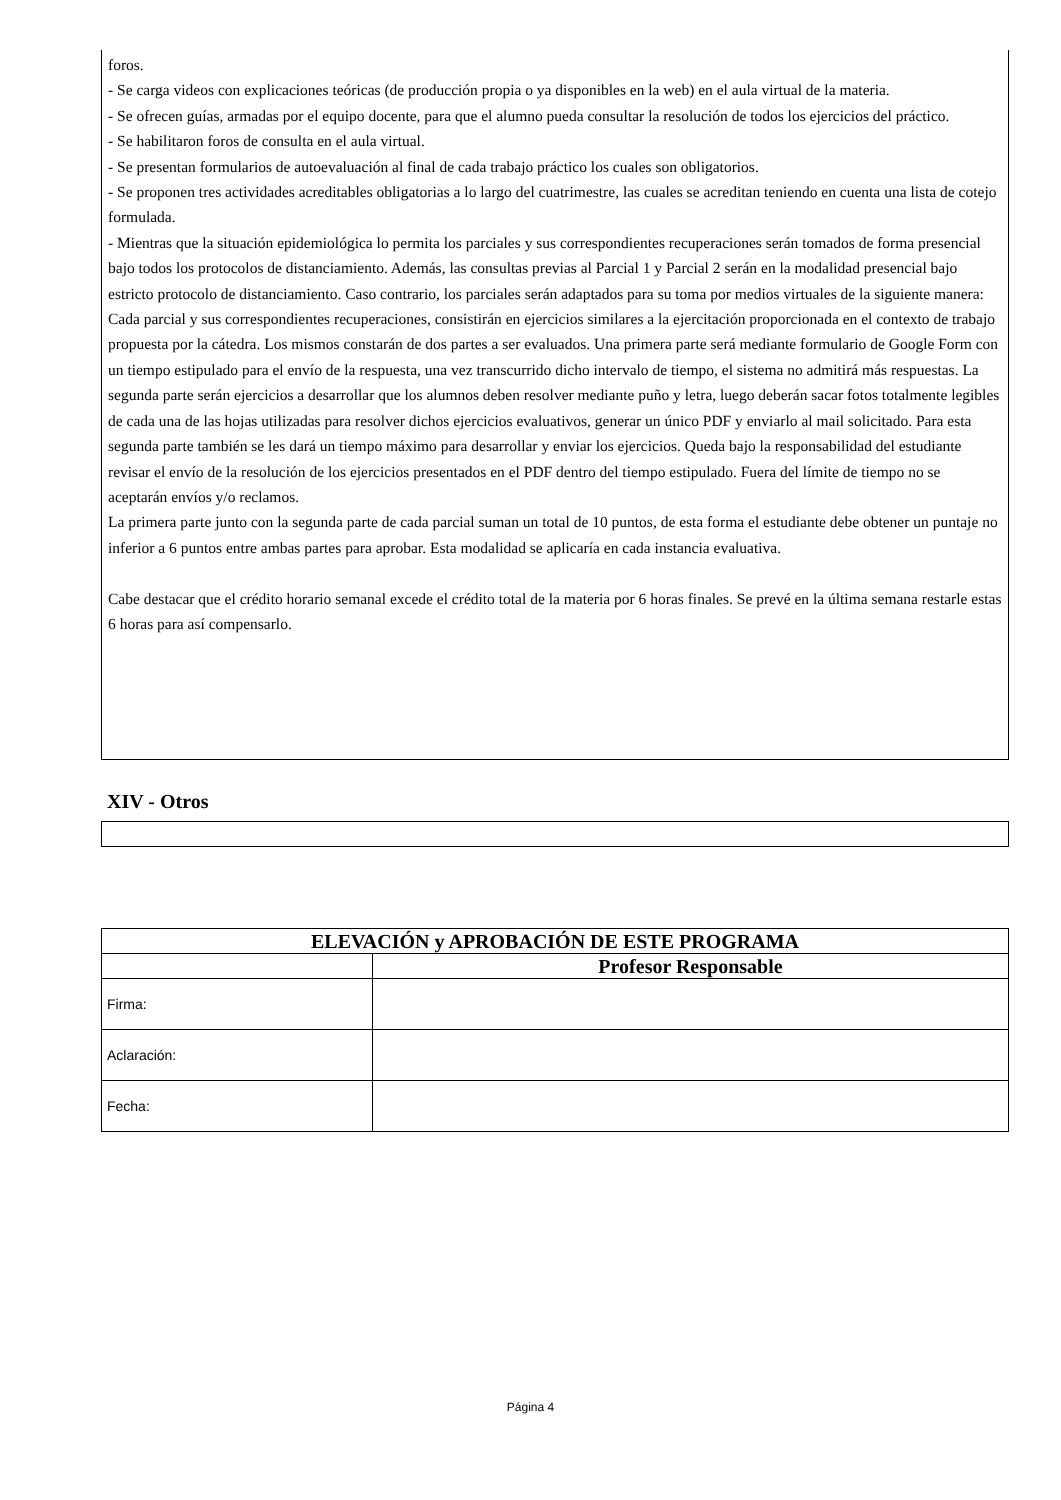foros.
- Se carga videos con explicaciones teóricas (de producción propia o ya disponibles en la web) en el aula virtual de la materia.
- Se ofrecen guías, armadas por el equipo docente, para que el alumno pueda consultar la resolución de todos los ejercicios del práctico.
- Se habilitaron foros de consulta en el aula virtual.
- Se presentan formularios de autoevaluación al final de cada trabajo práctico los cuales son obligatorios.
- Se proponen tres actividades acreditables obligatorias a lo largo del cuatrimestre, las cuales se acreditan teniendo en cuenta una lista de cotejo formulada.
- Mientras que la situación epidemiológica lo permita los parciales y sus correspondientes recuperaciones serán tomados de forma presencial bajo todos los protocolos de distanciamiento. Además, las consultas previas al Parcial 1 y Parcial 2 serán en la modalidad presencial bajo estricto protocolo de distanciamiento. Caso contrario, los parciales serán adaptados para su toma por medios virtuales de la siguiente manera:
Cada parcial y sus correspondientes recuperaciones, consistirán en ejercicios similares a la ejercitación proporcionada en el contexto de trabajo propuesta por la cátedra. Los mismos constarán de dos partes a ser evaluados. Una primera parte será mediante formulario de Google Form con un tiempo estipulado para el envío de la respuesta, una vez transcurrido dicho intervalo de tiempo, el sistema no admitirá más respuestas. La segunda parte serán ejercicios a desarrollar que los alumnos deben resolver mediante puño y letra, luego deberán sacar fotos totalmente legibles de cada una de las hojas utilizadas para resolver dichos ejercicios evaluativos, generar un único PDF y enviarlo al mail solicitado. Para esta segunda parte también se les dará un tiempo máximo para desarrollar y enviar los ejercicios. Queda bajo la responsabilidad del estudiante revisar el envío de la resolución de los ejercicios presentados en el PDF dentro del tiempo estipulado. Fuera del límite de tiempo no se aceptarán envíos y/o reclamos.
La primera parte junto con la segunda parte de cada parcial suman un total de 10 puntos, de esta forma el estudiante debe obtener un puntaje no inferior a 6 puntos entre ambas partes para aprobar. Esta modalidad se aplicaría en cada instancia evaluativa.
Cabe destacar que el crédito horario semanal excede el crédito total de la materia por 6 horas finales. Se prevé en la última semana restarle estas 6 horas para así compensarlo.
XIV - Otros
| ELEVACIÓN y APROBACIÓN DE ESTE PROGRAMA | |
| --- | --- |
| | Profesor Responsable |
| Firma: | |
| Aclaración: | |
| Fecha: | |
Página 4